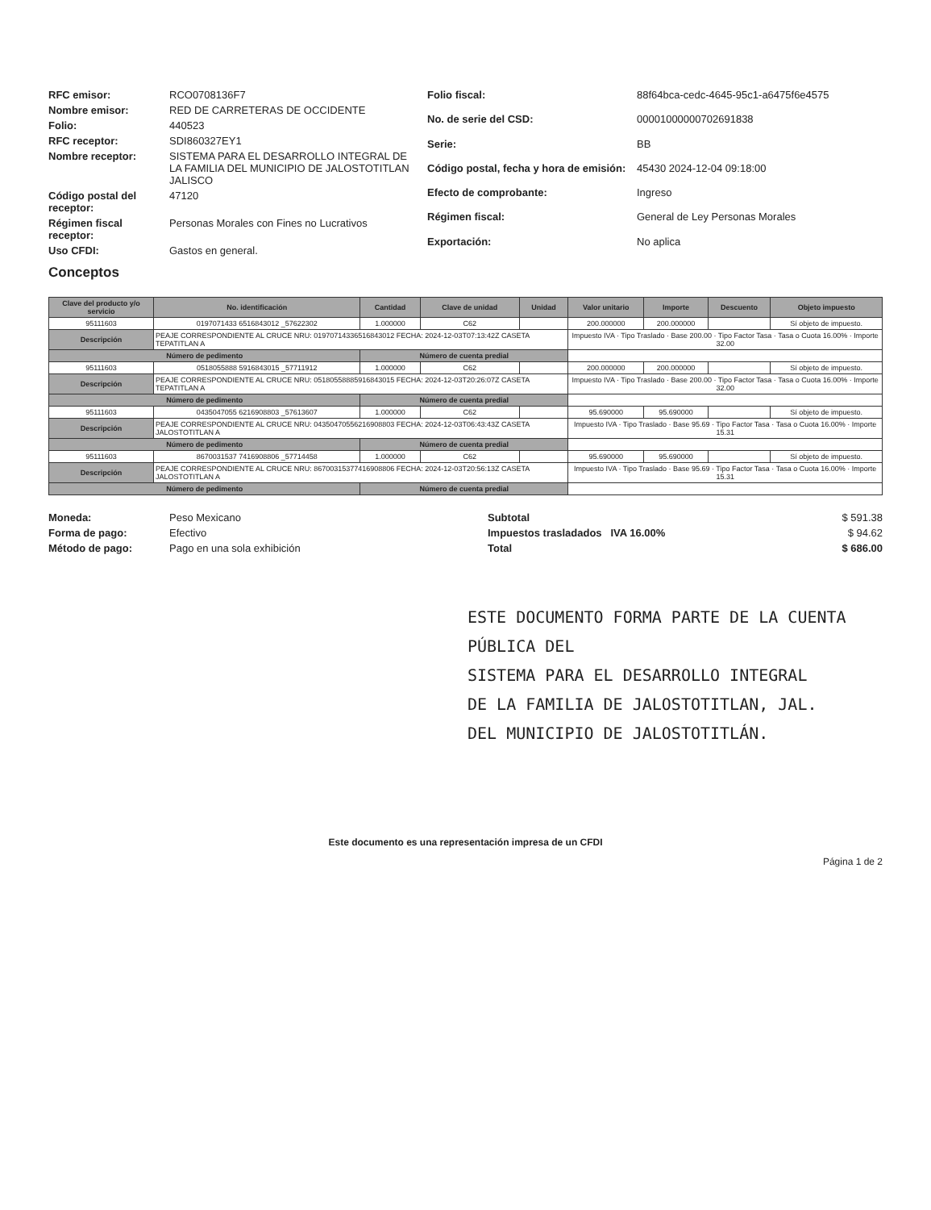RFC emisor: RCO0708136F7 Nombre emisor: RED DE CARRETERAS DE OCCIDENTE Folio: 440523 RFC receptor: SDI860327EY1 Nombre receptor: SISTEMA PARA EL DESARROLLO INTEGRAL DE LA FAMILIA DEL MUNICIPIO DE JALOSTOTITLAN JALISCO Código postal del receptor: 47120 Régimen fiscal receptor: Personas Morales con Fines no Lucrativos Uso CFDI: Gastos en general.
Folio fiscal: 88f64bca-cedc-4645-95c1-a6475f6e4575 No. de serie del CSD: 00001000000702691838 Serie: BB Código postal, fecha y hora de emisión: 45430 2024-12-04 09:18:00 Efecto de comprobante: Ingreso Régimen fiscal: General de Ley Personas Morales Exportación: No aplica
Conceptos
| Clave del producto y/o servicio | No. identificación | Cantidad | Clave de unidad | Unidad | Valor unitario | Importe | Descuento | Objeto impuesto |
| --- | --- | --- | --- | --- | --- | --- | --- | --- |
| 95111603 | 0197071433 6516843012 _57622302 | 1.000000 | C62 | | 200.000000 | 200.000000 | | Sí objeto de impuesto. |
| Descripción | PEAJE CORRESPONDIENTE AL CRUCE NRU: 01970714336516843012 FECHA: 2024-12-03T07:13:42Z CASETA TEPATITLAN A | | | | Impuesto IVA · Tipo Traslado · Base 200.00 · Tipo Factor Tasa · Tasa o Cuota 16.00% · Importe 32.00 | | | |
| Número de pedimento | | Número de cuenta predial | | | | | | |
| 95111603 | 0518055888 5916843015 _57711912 | 1.000000 | C62 | | 200.000000 | 200.000000 | | Sí objeto de impuesto. |
| Descripción | PEAJE CORRESPONDIENTE AL CRUCE NRU: 05180558885916843015 FECHA: 2024-12-03T20:26:07Z CASETA TEPATITLAN A | | | | Impuesto IVA · Tipo Traslado · Base 200.00 · Tipo Factor Tasa · Tasa o Cuota 16.00% · Importe 32.00 | | | |
| Número de pedimento | | Número de cuenta predial | | | | | | |
| 95111603 | 0435047055 6216908803 _57613607 | 1.000000 | C62 | | 95.690000 | 95.690000 | | Sí objeto de impuesto. |
| Descripción | PEAJE CORRESPONDIENTE AL CRUCE NRU: 04350470556216908803 FECHA: 2024-12-03T06:43:43Z CASETA JALOSTOTITLAN A | | | | Impuesto IVA · Tipo Traslado · Base 95.69 · Tipo Factor Tasa · Tasa o Cuota 16.00% · Importe 15.31 | | | |
| Número de pedimento | | Número de cuenta predial | | | | | | |
| 95111603 | 8670031537 7416908806 _57714458 | 1.000000 | C62 | | 95.690000 | 95.690000 | | Sí objeto de impuesto. |
| Descripción | PEAJE CORRESPONDIENTE AL CRUCE NRU: 86700315377416908806 FECHA: 2024-12-03T20:56:13Z CASETA JALOSTOTITLAN A | | | | Impuesto IVA · Tipo Traslado · Base 95.69 · Tipo Factor Tasa · Tasa o Cuota 16.00% · Importe 15.31 | | | |
| Número de pedimento | | Número de cuenta predial | | | | | | |
Moneda: Peso Mexicano Forma de pago: Efectivo Método de pago: Pago en una sola exhibición
Subtotal $ 591.38 Impuestos trasladados IVA 16.00% $ 94.62 Total $ 686.00
ESTE DOCUMENTO FORMA PARTE DE LA CUENTA PÚBLICA DEL
SISTEMA PARA EL DESARROLLO INTEGRAL
DE LA FAMILIA DE JALOSTOTITLAN, JAL.
DEL MUNICIPIO DE JALOSTOTITLÁN.
Este documento es una representación impresa de un CFDI
Página 1 de 2